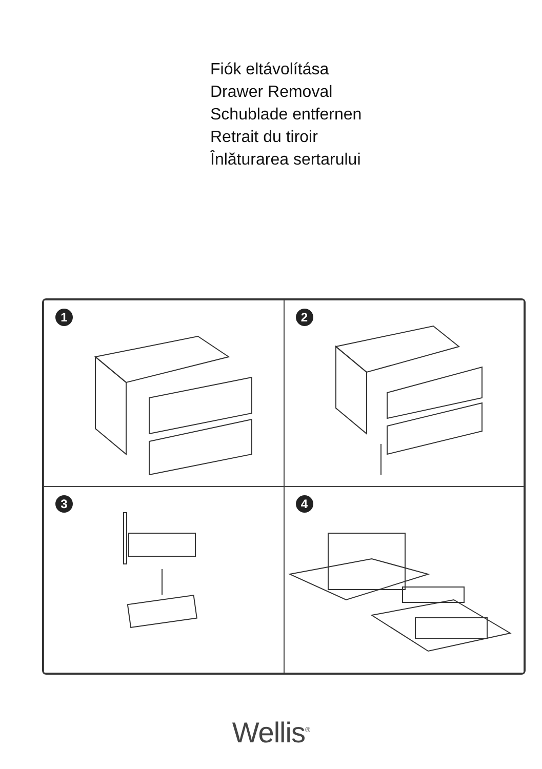Fiók eltávolítása
Drawer Removal
Schublade entfernen
Retrait du tiroir
Înlăturarea sertarului
1
2
3
4
Wellis<sup>®</sup>